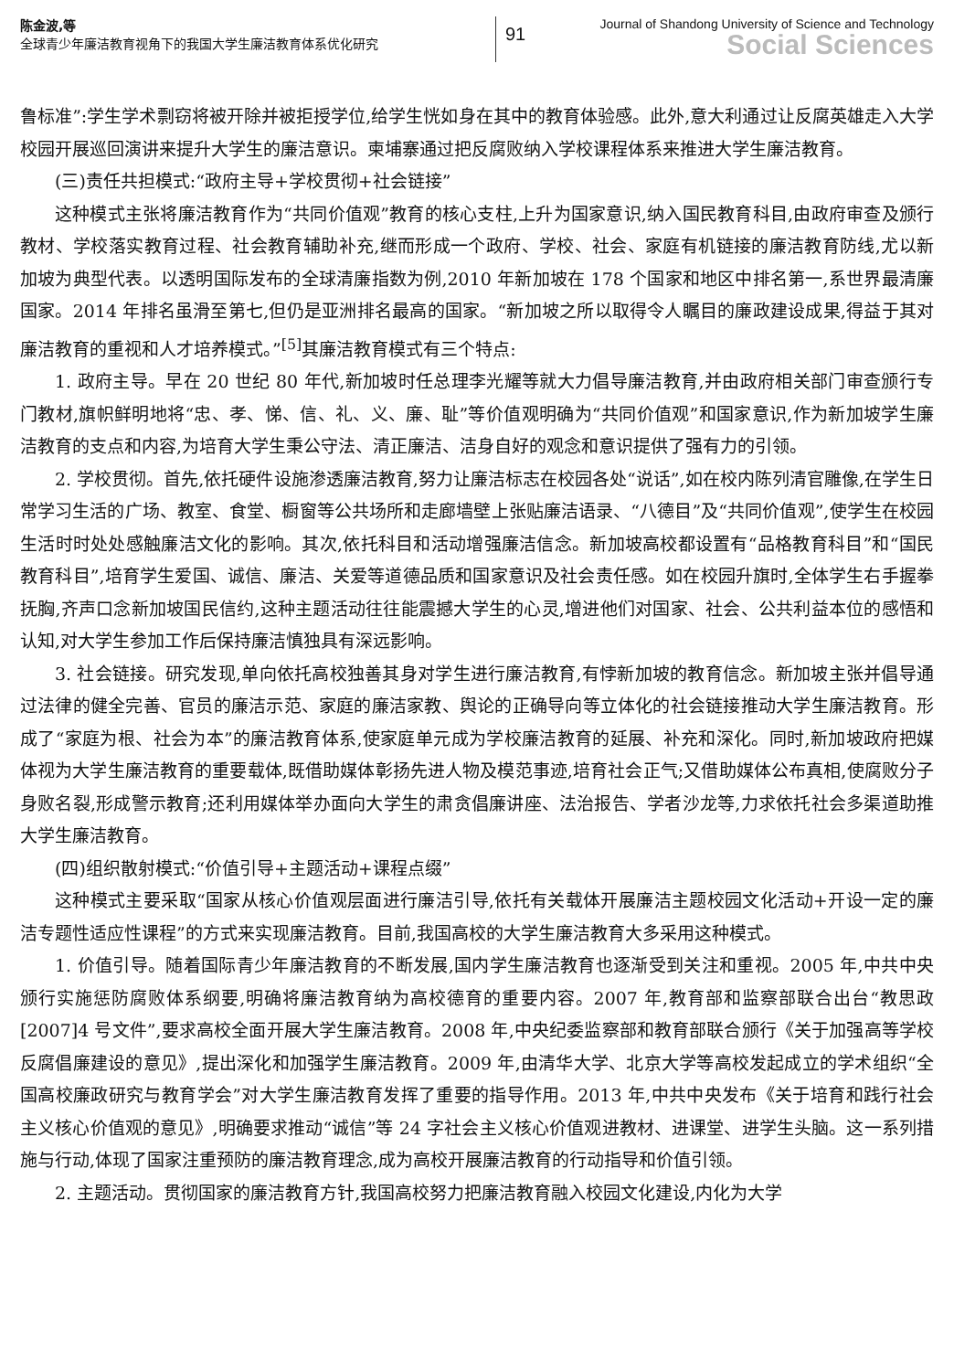陈金波,等
全球青少年廉洁教育视角下的我国大学生廉洁教育体系优化研究
91
Journal of Shandong University of Science and Technology
Social Sciences
鲁标准”:学生学术剽窃将被开除并被拒授学位,给学生恍如身在其中的教育体验感。此外,意大利通过让反腐英雄走入大学校园开展巡回演讲来提升大学生的廉洁意识。柬埔寨通过把反腐败纳入学校课程体系来推进大学生廉洁教育。
(三)责任共担模式:“政府主导+学校贯彻+社会链接”
这种模式主张将廉洁教育作为“共同价值观”教育的核心支柱,上升为国家意识,纳入国民教育科目,由政府审查及颁行教材、学校落实教育过程、社会教育辅助补充,继而形成一个政府、学校、社会、家庭有机链接的廉洁教育防线,尤以新加坡为典型代表。以透明国际发布的全球清廉指数为例,2010 年新加坡在 178 个国家和地区中排名第一,系世界最清廉国家。2014 年排名虽滑至第七,但仍是亚洲排名最高的国家。“新加坡之所以取得令人瞩目的廉政建设成果,得益于其对廉洁教育的重视和人才培养模式。”<sup>[5]</sup>其廉洁教育模式有三个特点:
1. 政府主导。早在 20 世纪 80 年代,新加坡时任总理李光耀等就大力倡导廉洁教育,并由政府相关部门审查颁行专门教材,旗帜鲜明地将“忠、孝、悌、信、礼、义、廉、耻”等价值观明确为“共同价值观”和国家意识,作为新加坡学生廉洁教育的支点和内容,为培育大学生秉公守法、清正廉洁、洁身自好的观念和意识提供了强有力的引领。
2. 学校贯彻。首先,依托硬件设施渗透廉洁教育,努力让廉洁标志在校园各处“说话”,如在校内陈列清官雕像,在学生日常学习生活的广场、教室、食堂、橱窗等公共场所和走廊墙壁上张贴廉洁语录、“八德目”及“共同价值观”,使学生在校园生活时时处处感触廉洁文化的影响。其次,依托科目和活动增强廉洁信念。新加坡高校都设置有“品格教育科目”和“国民教育科目”,培育学生爱国、诚信、廉洁、关爱等道德品质和国家意识及社会责任感。如在校园升旗时,全体学生右手握拳抚胸,齐声口念新加坡国民信约,这种主题活动往往能震撼大学生的心灵,增进他们对国家、社会、公共利益本位的感悟和认知,对大学生参加工作后保持廉洁慎独具有深远影响。
3. 社会链接。研究发现,单向依托高校独善其身对学生进行廉洁教育,有悖新加坡的教育信念。新加坡主张并倡导通过法律的健全完善、官员的廉洁示范、家庭的廉洁家教、舆论的正确导向等立体化的社会链接推动大学生廉洁教育。形成了“家庭为根、社会为本”的廉洁教育体系,使家庭单元成为学校廉洁教育的延展、补充和深化。同时,新加坡政府把媒体视为大学生廉洁教育的重要载体,既借助媒体彰扬先进人物及模范事迹,培育社会正气;又借助媒体公布真相,使腐败分子身败名裂,形成警示教育;还利用媒体举办面向大学生的肃贪倡廉讲座、法治报告、学者沙龙等,力求依托社会多渠道助推大学生廉洁教育。
(四)组织散射模式:“价值引导+主题活动+课程点缀”
这种模式主要采取“国家从核心价值观层面进行廉洁引导,依托有关载体开展廉洁主题校园文化活动+开设一定的廉洁专题性适应性课程”的方式来实现廉洁教育。目前,我国高校的大学生廉洁教育大多采用这种模式。
1. 价值引导。随着国际青少年廉洁教育的不断发展,国内学生廉洁教育也逐渐受到关注和重视。2005 年,中共中央颁行实施惩防腐败体系纲要,明确将廉洁教育纳为高校德育的重要内容。2007 年,教育部和监察部联合出台“教思政[2007]4 号文件”,要求高校全面开展大学生廉洁教育。2008 年,中央纪委监察部和教育部联合颁行《关于加强高等学校反腐倡廉建设的意见》,提出深化和加强学生廉洁教育。2009 年,由清华大学、北京大学等高校发起成立的学术组织“全国高校廉政研究与教育学会”对大学生廉洁教育发挥了重要的指导作用。2013 年,中共中央发布《关于培育和践行社会主义核心价值观的意见》,明确要求推动“诚信”等 24 字社会主义核心价值观进教材、进课堂、进学生头脑。这一系列措施与行动,体现了国家注重预防的廉洁教育理念,成为高校开展廉洁教育的行动指导和价值引领。
2. 主题活动。贯彻国家的廉洁教育方针,我国高校努力把廉洁教育融入校园文化建设,内化为大学